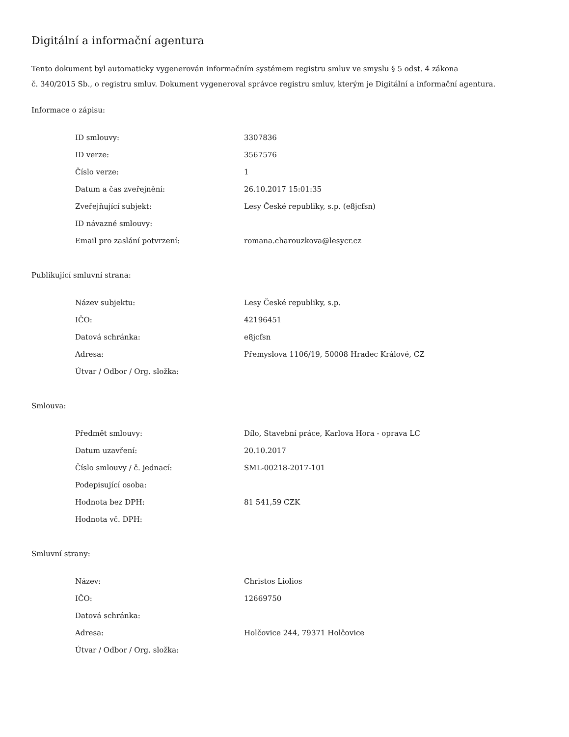Digitální a informační agentura
Tento dokument byl automaticky vygenerován informačním systémem registru smluv ve smyslu § 5 odst. 4 zákona
č. 340/2015 Sb., o registru smluv. Dokument vygeneroval správce registru smluv, kterým je Digitální a informační agentura.
Informace o zápisu:
| ID smlouvy: | 3307836 |
| ID verze: | 3567576 |
| Číslo verze: | 1 |
| Datum a čas zveřejnění: | 26.10.2017 15:01:35 |
| Zveřejňující subjekt: | Lesy České republiky, s.p. (e8jcfsn) |
| ID návazné smlouvy: | |
| Email pro zaslání potvrzení: | romana.charouzkova@lesycr.cz |
Publikující smluvní strana:
| Název subjektu: | Lesy České republiky, s.p. |
| IČO: | 42196451 |
| Datová schránka: | e8jcfsn |
| Adresa: | Přemyslova 1106/19, 50008 Hradec Králové, CZ |
| Útvar / Odbor / Org. složka: | |
Smlouva:
| Předmět smlouvy: | Dílo, Stavební práce, Karlova Hora - oprava LC |
| Datum uzavření: | 20.10.2017 |
| Číslo smlouvy / č. jednací: | SML-00218-2017-101 |
| Podepisující osoba: | |
| Hodnota bez DPH: | 81 541,59 CZK |
| Hodnota vč. DPH: | |
Smluvní strany:
| Název: | Christos Liolios |
| IČO: | 12669750 |
| Datová schránka: | |
| Adresa: | Holčovice 244, 79371 Holčovice |
| Útvar / Odbor / Org. složka: | |